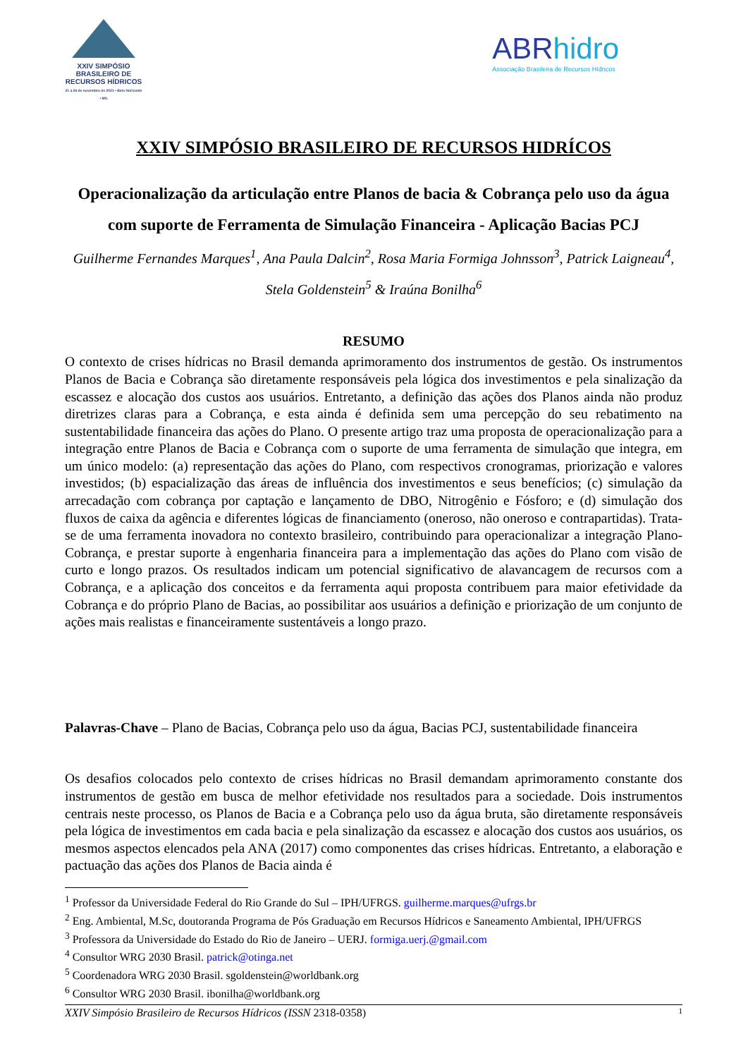XXIV SIMPÓSIO
BRASILEIRO DE
RECURSOS HÍDRICOS
21 a 26 de novembro de 2021 • Belo Horizonte • MG
ABRhidro
Associação Brasileira de Recursos Hídricos
XXIV SIMPÓSIO BRASILEIRO DE RECURSOS HIDRÍCOS
Operacionalização da articulação entre Planos de bacia & Cobrança pelo uso da água com suporte de Ferramenta de Simulação Financeira - Aplicação Bacias PCJ
Guilherme Fernandes Marques<sup>1</sup>, Ana Paula Dalcin<sup>2</sup>, Rosa Maria Formiga Johnsson<sup>3</sup>, Patrick Laigneau<sup>4</sup>, Stela Goldenstein<sup>5</sup> & Iraúna Bonilha<sup>6</sup>
RESUMO
O contexto de crises hídricas no Brasil demanda aprimoramento dos instrumentos de gestão. Os instrumentos Planos de Bacia e Cobrança são diretamente responsáveis pela lógica dos investimentos e pela sinalização da escassez e alocação dos custos aos usuários. Entretanto, a definição das ações dos Planos ainda não produz diretrizes claras para a Cobrança, e esta ainda é definida sem uma percepção do seu rebatimento na sustentabilidade financeira das ações do Plano. O presente artigo traz uma proposta de operacionalização para a integração entre Planos de Bacia e Cobrança com o suporte de uma ferramenta de simulação que integra, em um único modelo: (a) representação das ações do Plano, com respectivos cronogramas, priorização e valores investidos; (b) espacialização das áreas de influência dos investimentos e seus benefícios; (c) simulação da arrecadação com cobrança por captação e lançamento de DBO, Nitrogênio e Fósforo; e (d) simulação dos fluxos de caixa da agência e diferentes lógicas de financiamento (oneroso, não oneroso e contrapartidas). Trata-se de uma ferramenta inovadora no contexto brasileiro, contribuindo para operacionalizar a integração Plano-Cobrança, e prestar suporte à engenharia financeira para a implementação das ações do Plano com visão de curto e longo prazos. Os resultados indicam um potencial significativo de alavancagem de recursos com a Cobrança, e a aplicação dos conceitos e da ferramenta aqui proposta contribuem para maior efetividade da Cobrança e do próprio Plano de Bacias, ao possibilitar aos usuários a definição e priorização de um conjunto de ações mais realistas e financeiramente sustentáveis a longo prazo.
Palavras-Chave – Plano de Bacias, Cobrança pelo uso da água, Bacias PCJ, sustentabilidade financeira
Os desafios colocados pelo contexto de crises hídricas no Brasil demandam aprimoramento constante dos instrumentos de gestão em busca de melhor efetividade nos resultados para a sociedade. Dois instrumentos centrais neste processo, os Planos de Bacia e a Cobrança pelo uso da água bruta, são diretamente responsáveis pela lógica de investimentos em cada bacia e pela sinalização da escassez e alocação dos custos aos usuários, os mesmos aspectos elencados pela ANA (2017) como componentes das crises hídricas. Entretanto, a elaboração e pactuação das ações dos Planos de Bacia ainda é
<sup>1</sup> Professor da Universidade Federal do Rio Grande do Sul – IPH/UFRGS. guilherme.marques@ufrgs.br
<sup>2</sup> Eng. Ambiental, M.Sc, doutoranda Programa de Pós Graduação em Recursos Hídricos e Saneamento Ambiental, IPH/UFRGS
<sup>3</sup> Professora da Universidade do Estado do Rio de Janeiro – UERJ. formiga.uerj.@gmail.com
<sup>4</sup> Consultor WRG 2030 Brasil. patrick@otinga.net
<sup>5</sup> Coordenadora WRG 2030 Brasil. sgoldenstein@worldbank.org
<sup>6</sup> Consultor WRG 2030 Brasil. ibonilha@worldbank.org
XXIV Simpósio Brasileiro de Recursos Hídricos (ISSN 2318-0358) 1